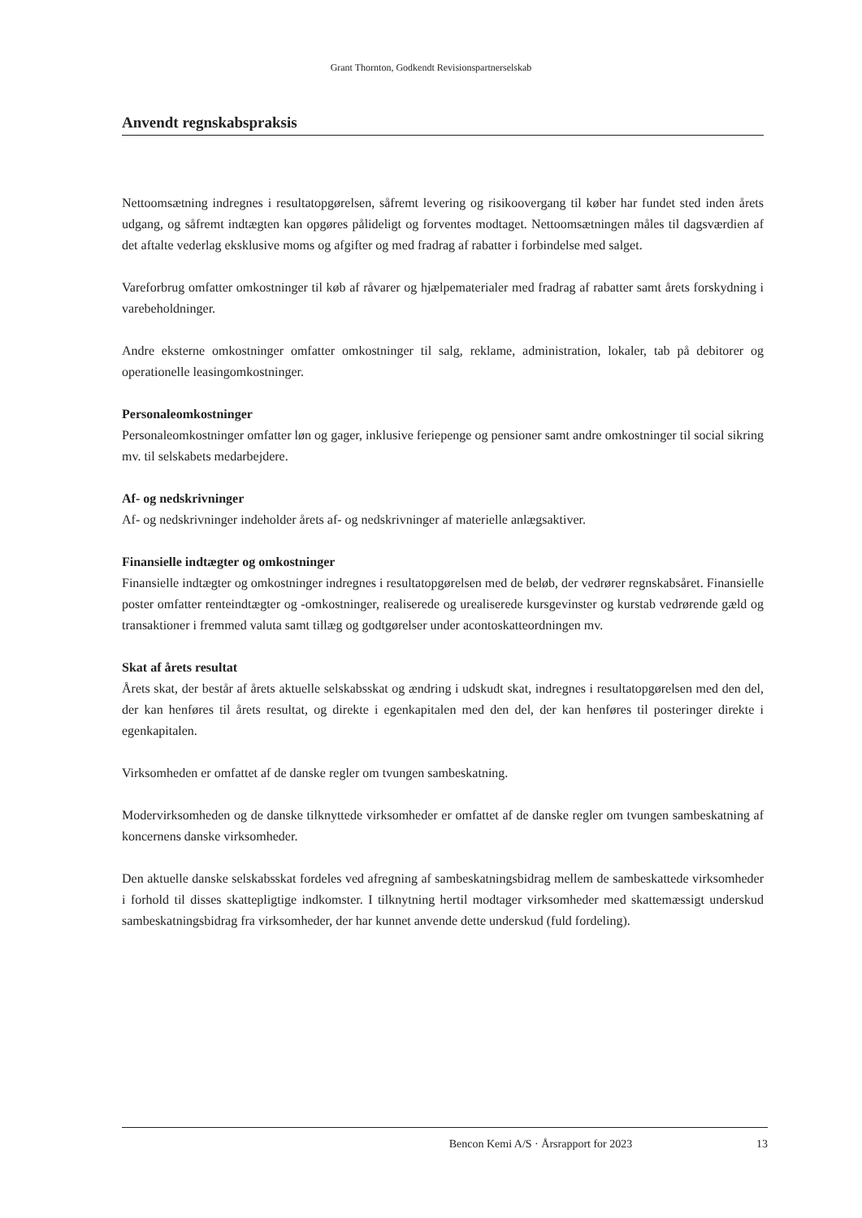Grant Thornton, Godkendt Revisionspartnerselskab
Anvendt regnskabspraksis
Nettoomsætning indregnes i resultatopgørelsen, såfremt levering og risikoovergang til køber har fundet sted inden årets udgang, og såfremt indtægten kan opgøres pålideligt og forventes modtaget. Nettoomsætningen måles til dagsværdien af det aftalte vederlag eksklusive moms og afgifter og med fradrag af rabatter i forbindelse med salget.
Vareforbrug omfatter omkostninger til køb af råvarer og hjælpematerialer med fradrag af rabatter samt årets forskydning i varebeholdninger.
Andre eksterne omkostninger omfatter omkostninger til salg, reklame, administration, lokaler, tab på debitorer og operationelle leasingomkostninger.
Personaleomkostninger
Personaleomkostninger omfatter løn og gager, inklusive feriepenge og pensioner samt andre omkostninger til social sikring mv. til selskabets medarbejdere.
Af- og nedskrivninger
Af- og nedskrivninger indeholder årets af- og nedskrivninger af materielle anlægsaktiver.
Finansielle indtægter og omkostninger
Finansielle indtægter og omkostninger indregnes i resultatopgørelsen med de beløb, der vedrører regnskabsåret. Finansielle poster omfatter renteindtægter og -omkostninger, realiserede og urealiserede kursgevinster og kurstab vedrørende gæld og transaktioner i fremmed valuta samt tillæg og godtgørelser under acontoskatteordningen mv.
Skat af årets resultat
Årets skat, der består af årets aktuelle selskabsskat og ændring i udskudt skat, indregnes i resultatopgørelsen med den del, der kan henføres til årets resultat, og direkte i egenkapitalen med den del, der kan henføres til posteringer direkte i egenkapitalen.
Virksomheden er omfattet af de danske regler om tvungen sambeskatning.
Modervirksomheden og de danske tilknyttede virksomheder er omfattet af de danske regler om tvungen sambeskatning af koncernens danske virksomheder.
Den aktuelle danske selskabsskat fordeles ved afregning af sambeskatningsbidrag mellem de sambeskattede virksomheder i forhold til disses skattepligtige indkomster. I tilknytning hertil modtager virksomheder med skattemæssigt underskud sambeskatningsbidrag fra virksomheder, der har kunnet anvende dette underskud (fuld fordeling).
Bencon Kemi A/S · Årsrapport for 2023 13